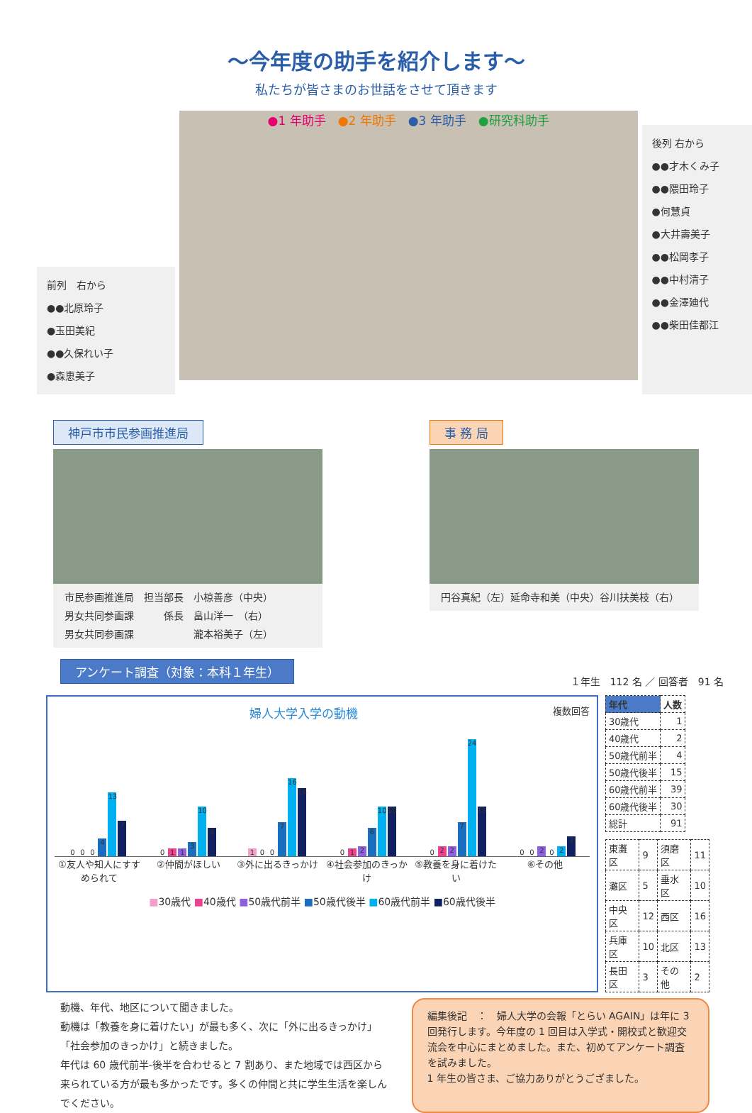～今年度の助手を紹介します～
私たちが皆さまのお世話をさせて頂きます
前列　右から
●●北原玲子
●玉田美紀
●●久保れい子
●森恵美子
●1 年助手　●2 年助手　●3 年助手　●研究科助手
後列 右から
●●才木くみ子
●●隈田玲子
●何慧貞
●大井壽美子
●●松岡孝子
●●中村清子
●●金澤廸代
●●柴田佳都江
神戸市市民参画推進局
市民参画推進局　担当部長　小椋善彦（中央）
男女共同参画課　　　係長　畠山洋一　（右）
男女共同参画課　　　　　　瀧本裕美子（左）
事 務 局
円谷真紀（左）延命寺和美（中央）谷川扶美枝（右）
アンケート調査（対象：本科１年生）
１年生　112 名 ／ 回答者　91 名
婦人大学入学の動機 複数回答
0
0
0
4
13
7
0
1
1
3
10
6
1
0
0
7
16
14
0
1
2
6
10
10
0
2
2
7
24
10
0
0
2
0
2
4
①友人や知人にすすめられて ②仲間がほしい ③外に出るきっかけ ④社会参加のきっかけ ⑤教養を身に着けたい ⑥その他
■30歳代 ■40歳代 ■50歳代前半 ■50歳代後半 ■60歳代前半 ■60歳代後半
| 年代 | 人数 |
| --- | --- |
| 30歳代 | 1 |
| 40歳代 | 2 |
| 50歳代前半 | 4 |
| 50歳代後半 | 15 |
| 60歳代前半 | 39 |
| 60歳代後半 | 30 |
| 総計 | 91 |
| 東灘区 | 9 | 須磨区 | 11 |
| 灘区 | 5 | 垂水区 | 10 |
| 中央区 | 12 | 西区 | 16 |
| 兵庫区 | 10 | 北区 | 13 |
| 長田区 | 3 | その他 | 2 |
動機、年代、地区について聞きました。
動機は「教養を身に着けたい」が最も多く、次に「外に出るきっかけ」「社会参加のきっかけ」と続きました。
年代は 60 歳代前半-後半を合わせると 7 割あり、また地域では西区から来られている方が最も多かったです。多くの仲間と共に学生生活を楽しんでください。
編集後記　：　婦人大学の会報「とらい AGAIN」は年に 3 回発行します。今年度の 1 回目は入学式・開校式と歓迎交流会を中心にまとめました。また、初めてアンケート調査を試みました。
1 年生の皆さま、ご協力ありがとうござました。